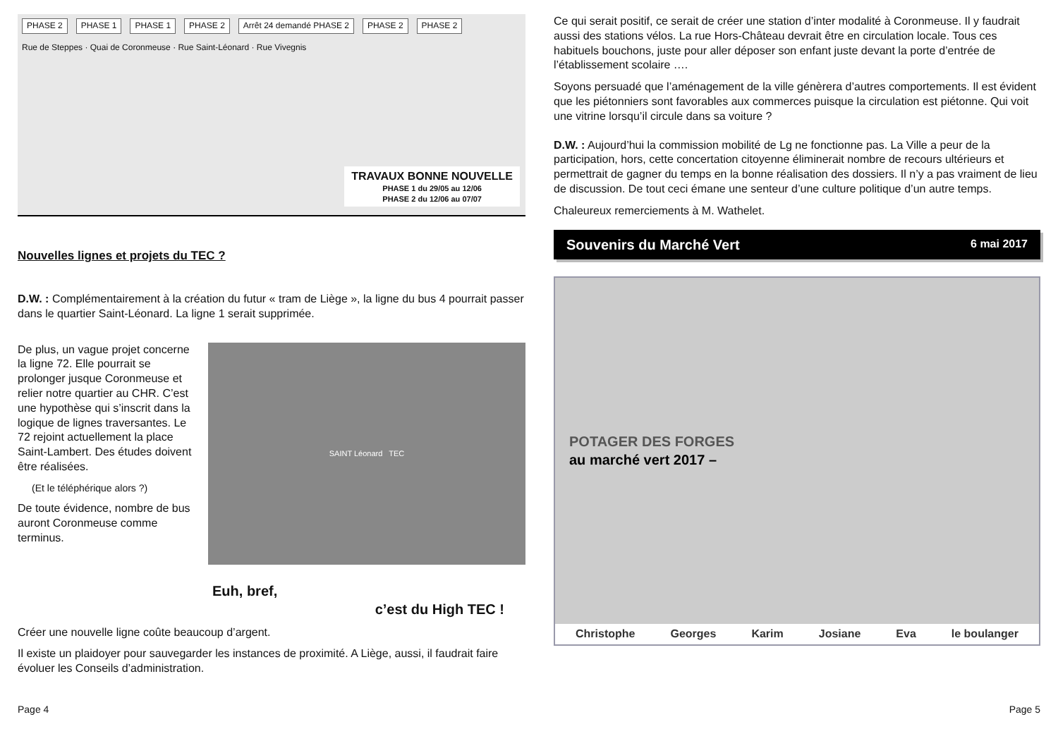PHASE 2 PHASE 1 PHASE 1 PHASE 2 Arrêt 24 demandé PHASE 2 PHASE 2 PHASE 2
Rue de Steppes · Quai de Coronmeuse · Rue Saint-Léonard · Rue Vivegnis
TRAVAUX BONNE NOUVELLE
PHASE 1 du 29/05 au 12/06
PHASE 2 du 12/06 au 07/07
Nouvelles lignes et projets du TEC ?
D.W. : Complémentairement à la création du futur « tram de Liège », la ligne du bus 4 pourrait passer dans le quartier Saint-Léonard. La ligne 1 serait supprimée.
De plus, un vague projet concerne la ligne 72. Elle pourrait se prolonger jusque Coronmeuse et relier notre quartier au CHR. C’est une hypothèse qui s’inscrit dans la logique de lignes traversantes. Le 72 rejoint actuellement la place Saint-Lambert. Des études doivent être réalisées.
(Et le téléphérique alors ?)
De toute évidence, nombre de bus auront Coronmeuse comme terminus.
SAINT Léonard TEC
Euh, bref,
c’est du High TEC !
Créer une nouvelle ligne coûte beaucoup d’argent.
Il existe un plaidoyer pour sauvegarder les instances de proximité. A Liège, aussi, il faudrait faire évoluer les Conseils d’administration.
Ce qui serait positif, ce serait de créer une station d’inter modalité à Coronmeuse. Il y faudrait aussi des stations vélos. La rue Hors-Château devrait être en circulation locale. Tous ces habituels bouchons, juste pour aller déposer son enfant juste devant la porte d’entrée de l’établissement scolaire ….
Soyons persuadé que l’aménagement de la ville génèrera d’autres comportements. Il est évident que les piétonniers sont favorables aux commerces puisque la circulation est piétonne. Qui voit une vitrine lorsqu’il circule dans sa voiture ?
D.W. : Aujourd’hui la commission mobilité de Lg ne fonctionne pas. La Ville a peur de la participation, hors, cette concertation citoyenne éliminerait nombre de recours ultérieurs et permettrait de gagner du temps en la bonne réalisation des dossiers. Il n’y a pas vraiment de lieu de discussion. De tout ceci émane une senteur d’une culture politique d’un autre temps.
Chaleureux remerciements à M. Wathelet.
Souvenirs du Marché Vert 6 mai 2017
POTAGER DES FORGES
au marché vert 2017 –
Christophe Georges Karim Josiane Eva le boulanger
Page 4 Page 5